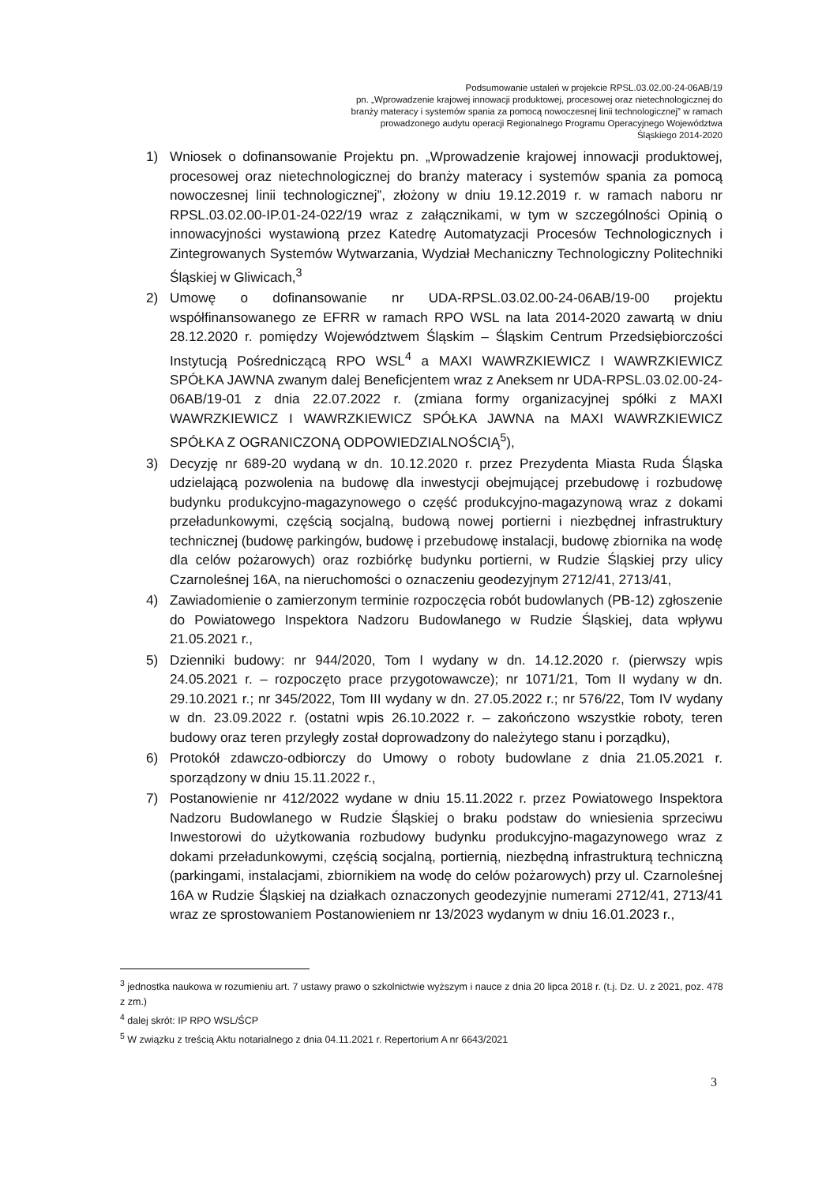Podsumowanie ustaleń w projekcie RPSL.03.02.00-24-06AB/19
pn. „Wprowadzenie krajowej innowacji produktowej, procesowej oraz nietechnologicznej do branży materacy i systemów spania za pomocą nowoczesnej linii technologicznej” w ramach prowadzonego audytu operacji Regionalnego Programu Operacyjnego Województwa Śląskiego 2014-2020
1) Wniosek o dofinansowanie Projektu pn. „Wprowadzenie krajowej innowacji produktowej, procesowej oraz nietechnologicznej do branży materacy i systemów spania za pomocą nowoczesnej linii technologicznej”, złożony w dniu 19.12.2019 r. w ramach naboru nr RPSL.03.02.00-IP.01-24-022/19 wraz z załącznikami, w tym w szczególności Opinią o innowacyjności wystawioną przez Katedrę Automatyzacji Procesów Technologicznych i Zintegrowanych Systemów Wytwarzania, Wydział Mechaniczny Technologiczny Politechniki Śląskiej w Gliwicach,<sup>3</sup>
2) Umowę o dofinansowanie nr UDA-RPSL.03.02.00-24-06AB/19-00 projektu współfinansowanego ze EFRR w ramach RPO WSL na lata 2014-2020 zawartą w dniu 28.12.2020 r. pomiędzy Województwem Śląskim – Śląskim Centrum Przedsiębiorczości Instytucją Pośredniczącą RPO WSL<sup>4</sup> a MAXI WAWRZKIEWICZ I WAWRZKIEWICZ SPÓŁKA JAWNA zwanym dalej Beneficjentem wraz z Aneksem nr UDA-RPSL.03.02.00-24-06AB/19-01 z dnia 22.07.2022 r. (zmiana formy organizacyjnej spółki z MAXI WAWRZKIEWICZ I WAWRZKIEWICZ SPÓŁKA JAWNA na MAXI WAWRZKIEWICZ SPÓŁKA Z OGRANICZONĄ ODPOWIEDZIALNOŚCIĄ<sup>5</sup>),
3) Decyzję nr 689-20 wydaną w dn. 10.12.2020 r. przez Prezydenta Miasta Ruda Śląska udzielającą pozwolenia na budowę dla inwestycji obejmującej przebudowę i rozbudowę budynku produkcyjno-magazynowego o część produkcyjno-magazynową wraz z dokami przeładunkowymi, częścią socjalną, budową nowej portierni i niezbędnej infrastruktury technicznej (budowę parkingów, budowę i przebudowę instalacji, budowę zbiornika na wodę dla celów pożarowych) oraz rozbiórkę budynku portierni, w Rudzie Śląskiej przy ulicy Czarnoleśnej 16A, na nieruchomości o oznaczeniu geodezyjnym 2712/41, 2713/41,
4) Zawiadomienie o zamierzonym terminie rozpoczęcia robót budowlanych (PB-12) zgłoszenie do Powiatowego Inspektora Nadzoru Budowlanego w Rudzie Śląskiej, data wpływu 21.05.2021 r.,
5) Dzienniki budowy: nr 944/2020, Tom I wydany w dn. 14.12.2020 r. (pierwszy wpis 24.05.2021 r. – rozpoczęto prace przygotowawcze); nr 1071/21, Tom II wydany w dn. 29.10.2021 r.; nr 345/2022, Tom III wydany w dn. 27.05.2022 r.; nr 576/22, Tom IV wydany w dn. 23.09.2022 r. (ostatni wpis 26.10.2022 r. – zakończono wszystkie roboty, teren budowy oraz teren przyległy został doprowadzony do należytego stanu i porządku),
6) Protokół zdawczo-odbiorczy do Umowy o roboty budowlane z dnia 21.05.2021 r. sporządzony w dniu 15.11.2022 r.,
7) Postanowienie nr 412/2022 wydane w dniu 15.11.2022 r. przez Powiatowego Inspektora Nadzoru Budowlanego w Rudzie Śląskiej o braku podstaw do wniesienia sprzeciwu Inwestorowi do użytkowania rozbudowy budynku produkcyjno-magazynowego wraz z dokami przeładunkowymi, częścią socjalną, portiernią, niezbędną infrastrukturą techniczną (parkingami, instalacjami, zbiornikiem na wodę do celów pożarowych) przy ul. Czarnoleśnej 16A w Rudzie Śląskiej na działkach oznaczonych geodezyjnie numerami 2712/41, 2713/41 wraz ze sprostowaniem Postanowieniem nr 13/2023 wydanym w dniu 16.01.2023 r.,
<sup>3</sup> jednostka naukowa w rozumieniu art. 7 ustawy prawo o szkolnictwie wyższym i nauce z dnia 20 lipca 2018 r. (t.j. Dz. U. z 2021, poz. 478 z zm.)
<sup>4</sup> dalej skrót: IP RPO WSL/ŚCP
<sup>5</sup> W związku z treścią Aktu notarialnego z dnia 04.11.2021 r. Repertorium A nr 6643/2021
3